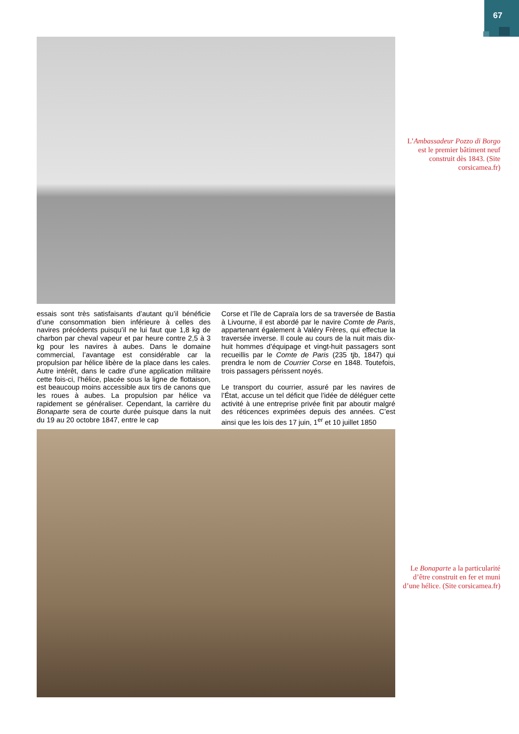67
L’Ambassadeur Pozzo di Borgo est le premier bâtiment neuf construit dès 1843. (Site corsicamea.fr)
essais sont très satisfaisants d’autant qu’il bénéficie d’une consommation bien inférieure à celles des navires précédents puisqu’il ne lui faut que 1,8 kg de charbon par cheval vapeur et par heure contre 2,5 à 3 kg pour les navires à aubes. Dans le domaine commercial, l’avantage est considérable car la propulsion par hélice libère de la place dans les cales. Autre intérêt, dans le cadre d’une application militaire cette fois-ci, l’hélice, placée sous la ligne de flottaison, est beaucoup moins accessible aux tirs de canons que les roues à aubes. La propulsion par hélice va rapidement se généraliser. Cependant, la carrière du Bonaparte sera de courte durée puisque dans la nuit du 19 au 20 octobre 1847, entre le cap
Corse et l’île de Capraïa lors de sa traversée de Bastia à Livourne, il est abordé par le navire Comte de Paris, appartenant également à Valéry Frères, qui effectue la traversée inverse. Il coule au cours de la nuit mais dix-huit hommes d’équipage et vingt-huit passagers sont recueillis par le Comte de Paris (235 tjb, 1847) qui prendra le nom de Courrier Corse en 1848. Toutefois, trois passagers périssent noyés.
Le transport du courrier, assuré par les navires de l’État, accuse un tel déficit que l’idée de déléguer cette activité à une entreprise privée finit par aboutir malgré des réticences exprimées depuis des années. C’est ainsi que les lois des 17 juin, 1<sup>er</sup> et 10 juillet 1850
Le Bonaparte a la particularité d’être construit en fer et muni d’une hélice. (Site corsicamea.fr)